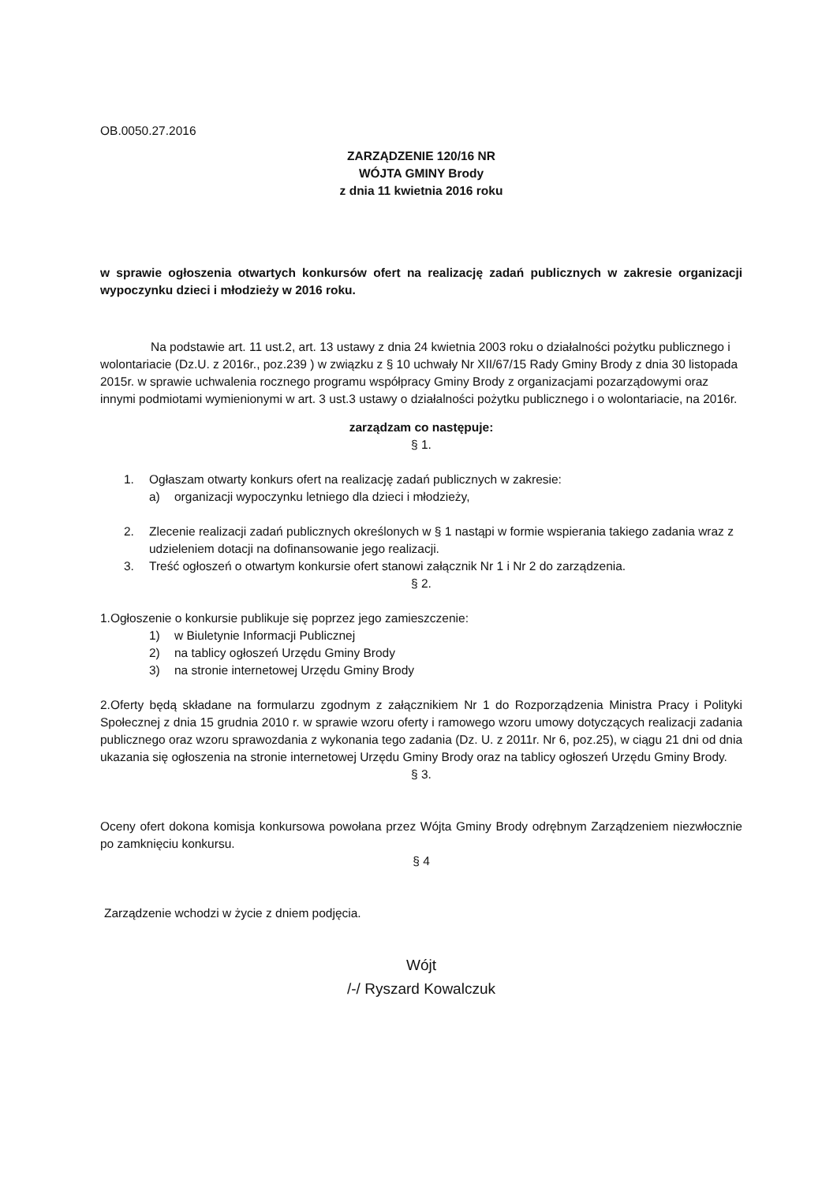OB.0050.27.2016
ZARZĄDZENIE 120/16 NR
WÓJTA GMINY Brody
z dnia 11 kwietnia 2016 roku
w sprawie ogłoszenia otwartych konkursów ofert na realizację zadań publicznych w zakresie organizacji wypoczynku dzieci i młodzieży w 2016 roku.
Na podstawie art. 11 ust.2, art. 13 ustawy z dnia 24 kwietnia 2003 roku o działalności pożytku publicznego i wolontariacie (Dz.U. z 2016r., poz.239 ) w związku z § 10 uchwały Nr XII/67/15 Rady Gminy Brody z dnia 30 listopada 2015r. w sprawie uchwalenia rocznego programu współpracy Gminy Brody z organizacjami pozarządowymi oraz innymi podmiotami wymienionymi w art. 3 ust.3 ustawy o działalności pożytku publicznego i o wolontariacie, na 2016r.
zarządzam co następuje:
§ 1.
1. Ogłaszam otwarty konkurs ofert na realizację zadań publicznych w zakresie:
a) organizacji wypoczynku letniego dla dzieci i młodzieży,
2. Zlecenie realizacji zadań publicznych określonych w § 1 nastąpi w formie wspierania takiego zadania wraz z udzieleniem dotacji na dofinansowanie jego realizacji.
3. Treść ogłoszeń o otwartym konkursie ofert stanowi załącznik Nr 1 i Nr 2 do zarządzenia.
§ 2.
1.Ogłoszenie o konkursie publikuje się poprzez jego zamieszczenie:
1) w Biuletynie Informacji Publicznej
2) na tablicy ogłoszeń Urzędu Gminy Brody
3) na stronie internetowej Urzędu Gminy Brody
2.Oferty będą składane na formularzu zgodnym z załącznikiem Nr 1 do Rozporządzenia Ministra Pracy i Polityki Społecznej z dnia 15 grudnia 2010 r. w sprawie wzoru oferty i ramowego wzoru umowy dotyczących realizacji zadania publicznego oraz wzoru sprawozdania z wykonania tego zadania (Dz. U. z 2011r. Nr 6, poz.25), w ciągu 21 dni od dnia ukazania się ogłoszenia na stronie internetowej Urzędu Gminy Brody oraz na tablicy ogłoszeń Urzędu Gminy Brody.
§ 3.
Oceny ofert dokona komisja konkursowa powołana przez Wójta Gminy Brody odrębnym Zarządzeniem niezwłocznie po zamknięciu konkursu.
§ 4
Zarządzenie wchodzi w życie z dniem podjęcia.
Wójt
/-/ Ryszard Kowalczuk